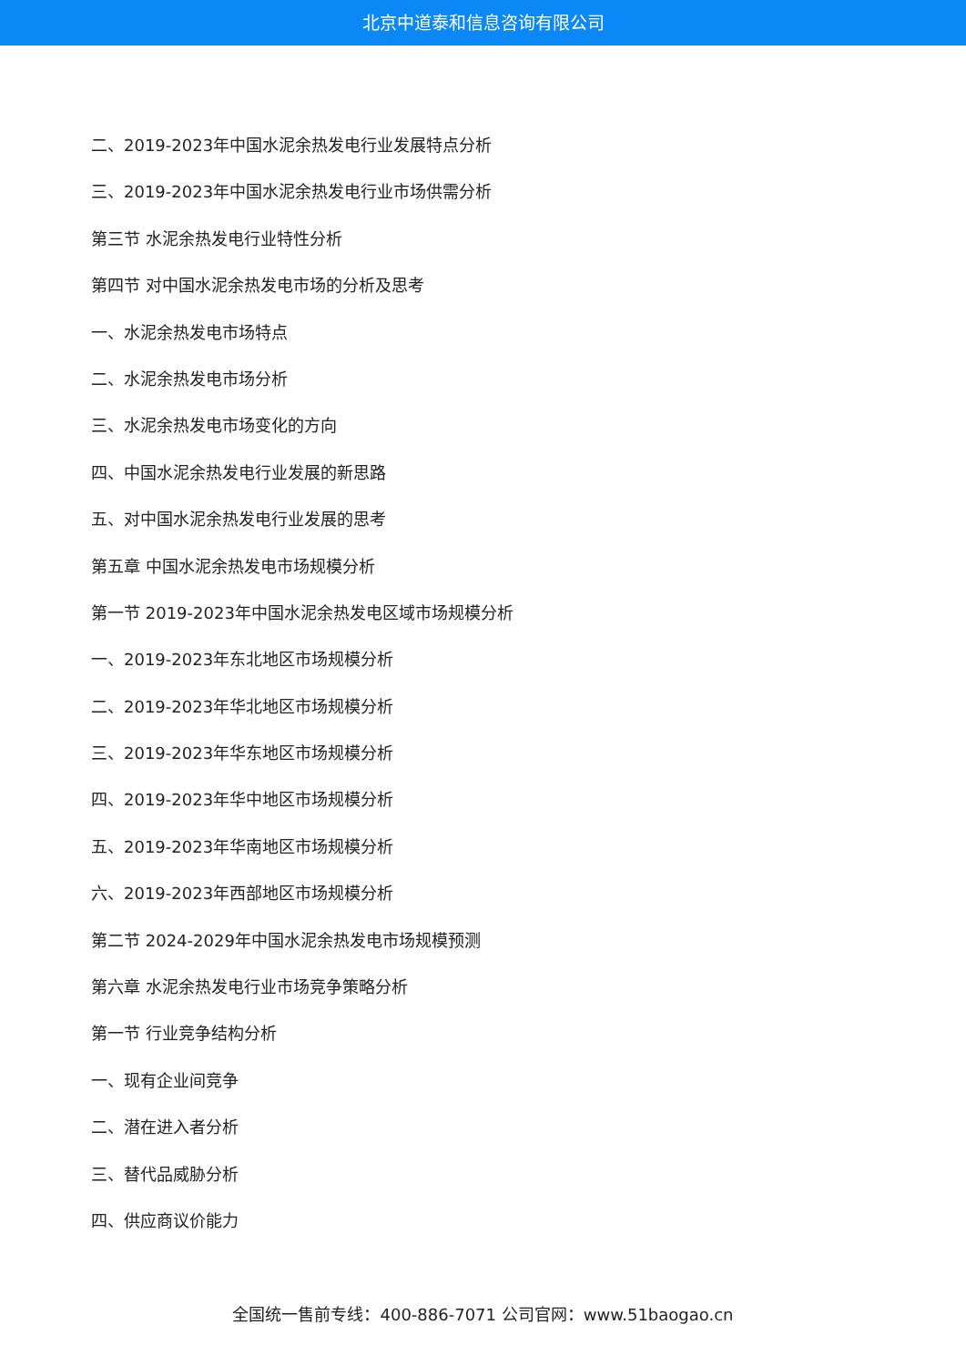北京中道泰和信息咨询有限公司
二、2019-2023年中国水泥余热发电行业发展特点分析
三、2019-2023年中国水泥余热发电行业市场供需分析
第三节 水泥余热发电行业特性分析
第四节 对中国水泥余热发电市场的分析及思考
一、水泥余热发电市场特点
二、水泥余热发电市场分析
三、水泥余热发电市场变化的方向
四、中国水泥余热发电行业发展的新思路
五、对中国水泥余热发电行业发展的思考
第五章 中国水泥余热发电市场规模分析
第一节 2019-2023年中国水泥余热发电区域市场规模分析
一、2019-2023年东北地区市场规模分析
二、2019-2023年华北地区市场规模分析
三、2019-2023年华东地区市场规模分析
四、2019-2023年华中地区市场规模分析
五、2019-2023年华南地区市场规模分析
六、2019-2023年西部地区市场规模分析
第二节 2024-2029年中国水泥余热发电市场规模预测
第六章 水泥余热发电行业市场竞争策略分析
第一节 行业竞争结构分析
一、现有企业间竞争
二、潜在进入者分析
三、替代品威胁分析
四、供应商议价能力
全国统一售前专线：400-886-7071 公司官网：www.51baogao.cn